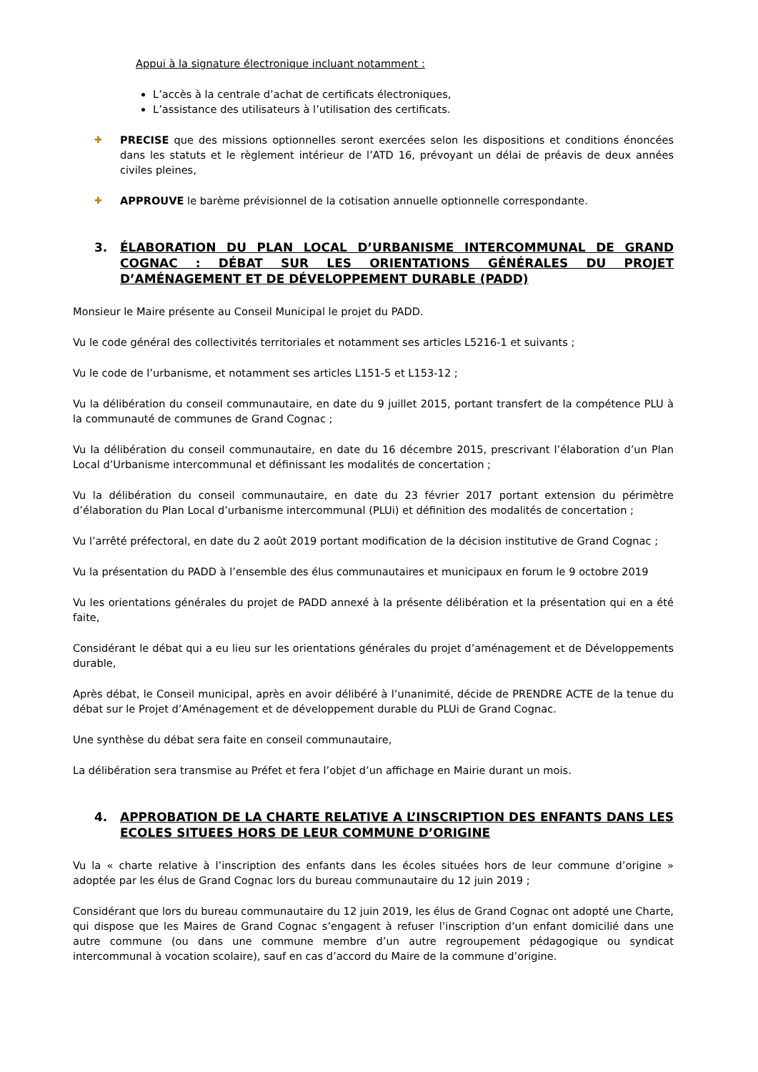Appui à la signature électronique incluant notamment :
L’accès à la centrale d’achat de certificats électroniques,
L’assistance des utilisateurs à l’utilisation des certificats.
✚ PRECISE que des missions optionnelles seront exercées selon les dispositions et conditions énoncées dans les statuts et le règlement intérieur de l’ATD 16, prévoyant un délai de préavis de deux années civiles pleines,
✚ APPROUVE le barème prévisionnel de la cotisation annuelle optionnelle correspondante.
3. ÉLABORATION DU PLAN LOCAL D’URBANISME INTERCOMMUNAL DE GRAND COGNAC : DÉBAT SUR LES ORIENTATIONS GÉNÉRALES DU PROJET D’AMÉNAGEMENT ET DE DÉVELOPPEMENT DURABLE (PADD)
Monsieur le Maire présente au Conseil Municipal le projet du PADD.
Vu le code général des collectivités territoriales et notamment ses articles L5216-1 et suivants ;
Vu le code de l’urbanisme, et notamment ses articles L151-5 et L153-12 ;
Vu la délibération du conseil communautaire, en date du 9 juillet 2015, portant transfert de la compétence PLU à la communauté de communes de Grand Cognac ;
Vu la délibération du conseil communautaire, en date du 16 décembre 2015, prescrivant l’élaboration d’un Plan Local d’Urbanisme intercommunal et définissant les modalités de concertation ;
Vu la délibération du conseil communautaire, en date du 23 février 2017 portant extension du périmètre d’élaboration du Plan Local d’urbanisme intercommunal (PLUi) et définition des modalités de concertation ;
Vu l’arrêté préfectoral, en date du 2 août 2019 portant modification de la décision institutive de Grand Cognac ;
Vu la présentation du PADD à l’ensemble des élus communautaires et municipaux en forum le 9 octobre 2019
Vu les orientations générales du projet de PADD annexé à la présente délibération et la présentation qui en a été faite,
Considérant le débat qui a eu lieu sur les orientations générales du projet d’aménagement et de Développements durable,
Après débat, le Conseil municipal, après en avoir délibéré à l’unanimité, décide de PRENDRE ACTE de la tenue du débat sur le Projet d’Aménagement et de développement durable du PLUi de Grand Cognac.
Une synthèse du débat sera faite en conseil communautaire,
La délibération sera transmise au Préfet et fera l’objet d’un affichage en Mairie durant un mois.
4. APPROBATION DE LA CHARTE RELATIVE A L’INSCRIPTION DES ENFANTS DANS LES ECOLES SITUEES HORS DE LEUR COMMUNE D’ORIGINE
Vu la « charte relative à l’inscription des enfants dans les écoles situées hors de leur commune d’origine » adoptée par les élus de Grand Cognac lors du bureau communautaire du 12 juin 2019 ;
Considérant que lors du bureau communautaire du 12 juin 2019, les élus de Grand Cognac ont adopté une Charte, qui dispose que les Maires de Grand Cognac s’engagent à refuser l’inscription d’un enfant domicilié dans une autre commune (ou dans une commune membre d’un autre regroupement pédagogique ou syndicat intercommunal à vocation scolaire), sauf en cas d’accord du Maire de la commune d’origine.